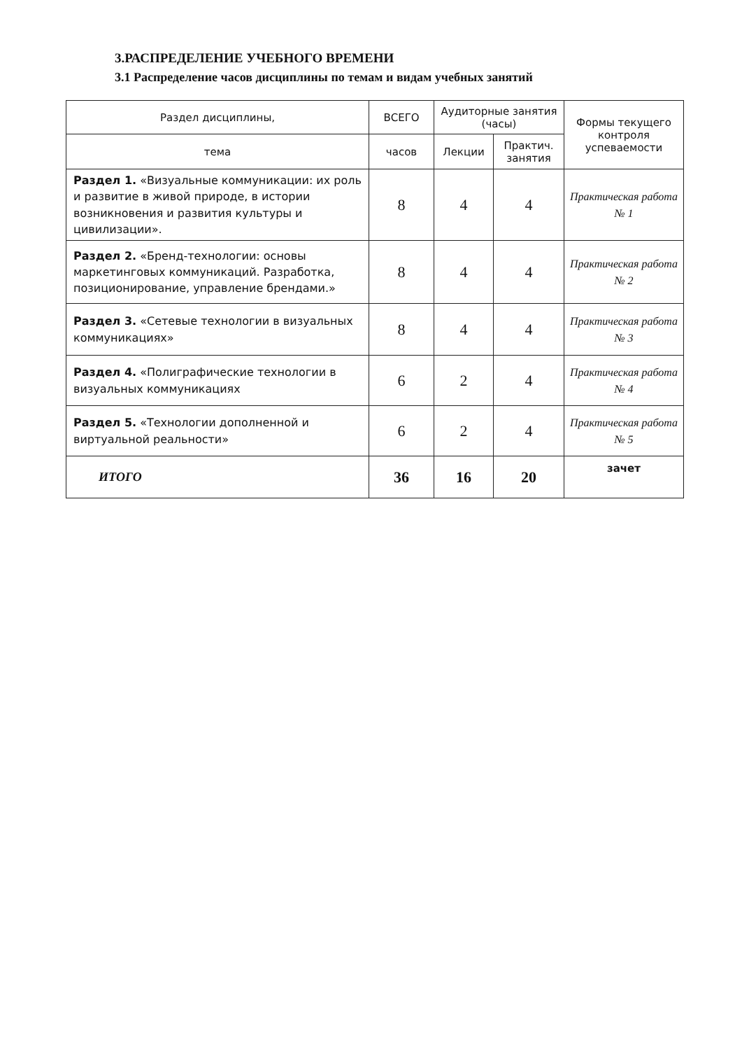3.РАСПРЕДЕЛЕНИЕ УЧЕБНОГО ВРЕМЕНИ
3.1 Распределение часов дисциплины по темам и видам учебных занятий
| Раздел дисциплины, | ВСЕГО | Аудиторные занятия (часы) | | Формы текущего контроля успеваемости |
| --- | --- | --- | --- | --- |
| тема | часов | Лекции | Практич. занятия | |
| Раздел 1. «Визуальные коммуникации: их роль и развитие в живой природе, в истории возникновения и развития культуры и цивилизации». | 8 | 4 | 4 | Практическая работа № 1 |
| Раздел 2. «Бренд-технологии: основы маркетинговых коммуникаций. Разработка, позиционирование, управление брендами.» | 8 | 4 | 4 | Практическая работа № 2 |
| Раздел 3. «Сетевые технологии в визуальных коммуникациях» | 8 | 4 | 4 | Практическая работа № 3 |
| Раздел 4. «Полиграфические технологии в визуальных коммуникациях | 6 | 2 | 4 | Практическая работа № 4 |
| Раздел 5. «Технологии дополненной и виртуальной реальности» | 6 | 2 | 4 | Практическая работа № 5 |
| ИТОГО | 36 | 16 | 20 | зачет |